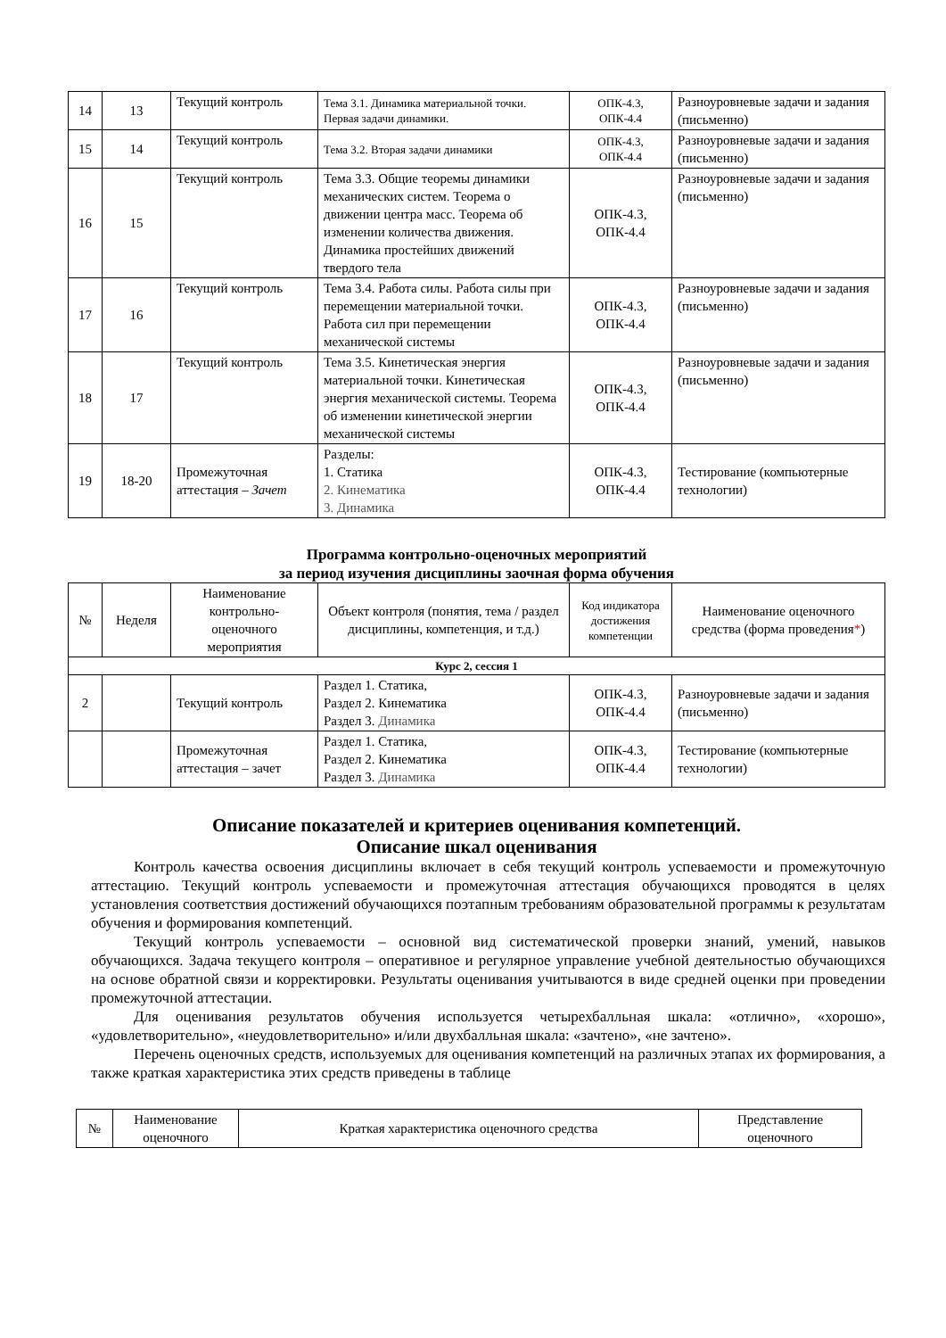| 14 | 13 | Текущий контроль | Тема 3.1. Динамика материальной точки. Первая задачи динамики. | ОПК-4.3, ОПК-4.4 | Разноуровневые задачи и задания (письменно) |
| 15 | 14 | Текущий контроль | Тема 3.2. Вторая задачи динамики | ОПК-4.3, ОПК-4.4 | Разноуровневые задачи и задания (письменно) |
| 16 | 15 | Текущий контроль | Тема 3.3. Общие теоремы динамики механических систем. Теорема о движении центра масс. Теорема об изменении количества движения. Динамика простейших движений твердого тела | ОПК-4.3, ОПК-4.4 | Разноуровневые задачи и задания (письменно) |
| 17 | 16 | Текущий контроль | Тема 3.4. Работа силы. Работа силы при перемещении материальной точки. Работа сил при перемещении механической системы | ОПК-4.3, ОПК-4.4 | Разноуровневые задачи и задания (письменно) |
| 18 | 17 | Текущий контроль | Тема 3.5. Кинетическая энергия материальной точки. Кинетическая энергия механической системы. Теорема об изменении кинетической энергии механической системы | ОПК-4.3, ОПК-4.4 | Разноуровневые задачи и задания (письменно) |
| 19 | 18-20 | Промежуточная аттестация – Зачет | Разделы: 1. Статика 2. Кинематика 3. Динамика | ОПК-4.3, ОПК-4.4 | Тестирование (компьютерные технологии) |
Программа контрольно-оценочных мероприятий
за период изучения дисциплины заочная форма обучения
| № | Неделя | Наименование контрольно-оценочного мероприятия | Объект контроля (понятия, тема / раздел дисциплины, компетенция, и т.д.) | Код индикатора достижения компетенции | Наименование оценочного средства (форма проведения * ) |
| --- | --- | --- | --- | --- | --- |
| Курс 2, сессия 1 | | | | | |
| 2 | | Текущий контроль | Раздел 1. Статика, Раздел 2. Кинематика Раздел 3. Динамика | ОПК-4.3, ОПК-4.4 | Разноуровневые задачи и задания (письменно) |
| | | Промежуточная аттестация – зачет | Раздел 1. Статика, Раздел 2. Кинематика Раздел 3. Динамика | ОПК-4.3, ОПК-4.4 | Тестирование (компьютерные технологии) |
Описание показателей и критериев оценивания компетенций.
Описание шкал оценивания
Контроль качества освоения дисциплины включает в себя текущий контроль успеваемости и промежуточную аттестацию. Текущий контроль успеваемости и промежуточная аттестация обучающихся проводятся в целях установления соответствия достижений обучающихся поэтапным требованиям образовательной программы к результатам обучения и формирования компетенций.
Текущий контроль успеваемости – основной вид систематической проверки знаний, умений, навыков обучающихся. Задача текущего контроля – оперативное и регулярное управление учебной деятельностью обучающихся на основе обратной связи и корректировки. Результаты оценивания учитываются в виде средней оценки при проведении промежуточной аттестации.
Для оценивания результатов обучения используется четырехбалльная шкала: «отлично», «хорошо», «удовлетворительно», «неудовлетворительно» и/или двухбалльная шкала: «зачтено», «не зачтено».
Перечень оценочных средств, используемых для оценивания компетенций на различных этапах их формирования, а также краткая характеристика этих средств приведены в таблице
| № | Наименование оценочного | Краткая характеристика оценочного средства | Представление оценочного |